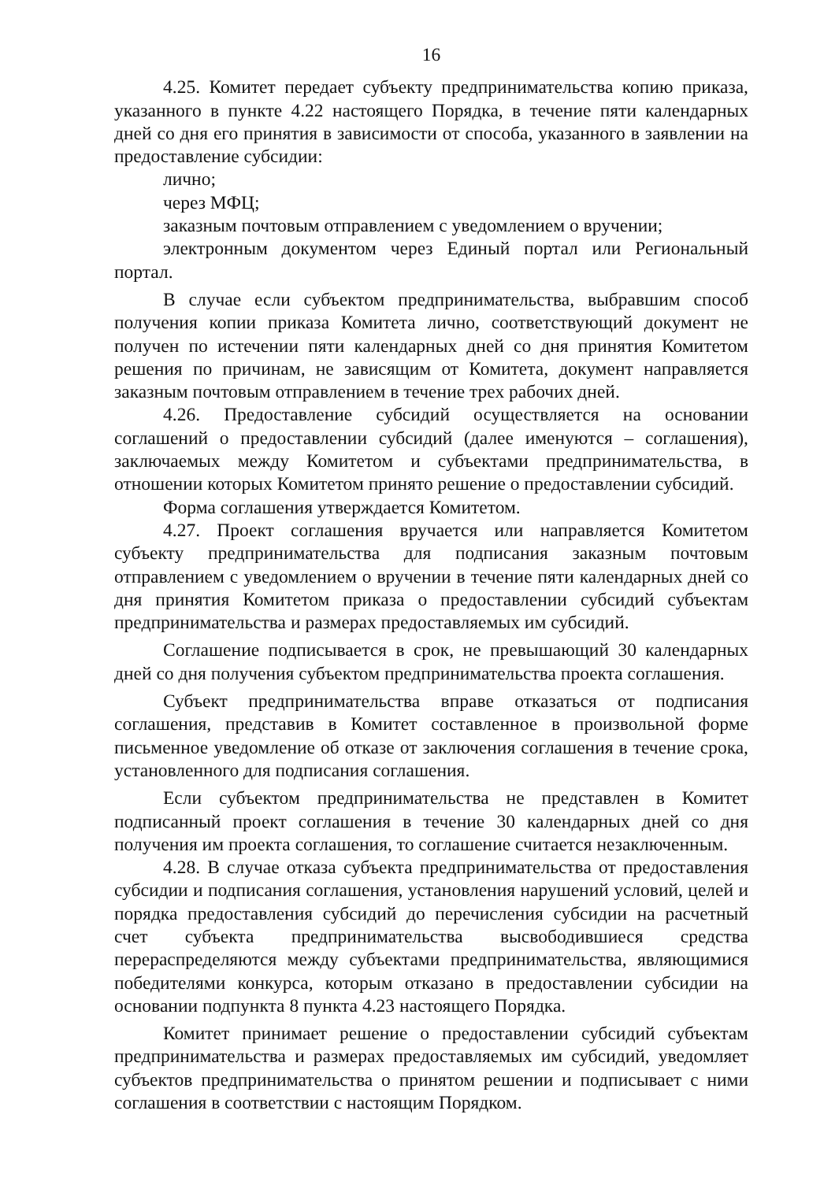16
4.25. Комитет передает субъекту предпринимательства копию приказа, указанного в пункте 4.22 настоящего Порядка, в течение пяти календарных дней со дня его принятия в зависимости от способа, указанного в заявлении на предоставление субсидии:
лично;
через МФЦ;
заказным почтовым отправлением с уведомлением о вручении;
электронным документом через Единый портал или Региональный портал.
В случае если субъектом предпринимательства, выбравшим способ получения копии приказа Комитета лично, соответствующий документ не получен по истечении пяти календарных дней со дня принятия Комитетом решения по причинам, не зависящим от Комитета, документ направляется заказным почтовым отправлением в течение трех рабочих дней.
4.26. Предоставление субсидий осуществляется на основании соглашений о предоставлении субсидий (далее именуются – соглашения), заключаемых между Комитетом и субъектами предпринимательства, в отношении которых Комитетом принято решение о предоставлении субсидий.
Форма соглашения утверждается Комитетом.
4.27. Проект соглашения вручается или направляется Комитетом субъекту предпринимательства для подписания заказным почтовым отправлением с уведомлением о вручении в течение пяти календарных дней со дня принятия Комитетом приказа о предоставлении субсидий субъектам предпринимательства и размерах предоставляемых им субсидий.
Соглашение подписывается в срок, не превышающий 30 календарных дней со дня получения субъектом предпринимательства проекта соглашения.
Субъект предпринимательства вправе отказаться от подписания соглашения, представив в Комитет составленное в произвольной форме письменное уведомление об отказе от заключения соглашения в течение срока, установленного для подписания соглашения.
Если субъектом предпринимательства не представлен в Комитет подписанный проект соглашения в течение 30 календарных дней со дня получения им проекта соглашения, то соглашение считается незаключенным.
4.28. В случае отказа субъекта предпринимательства от предоставления субсидии и подписания соглашения, установления нарушений условий, целей и порядка предоставления субсидий до перечисления субсидии на расчетный счет субъекта предпринимательства высвободившиеся средства перераспределяются между субъектами предпринимательства, являющимися победителями конкурса, которым отказано в предоставлении субсидии на основании подпункта 8 пункта 4.23 настоящего Порядка.
Комитет принимает решение о предоставлении субсидий субъектам предпринимательства и размерах предоставляемых им субсидий, уведомляет субъектов предпринимательства о принятом решении и подписывает с ними соглашения в соответствии с настоящим Порядком.